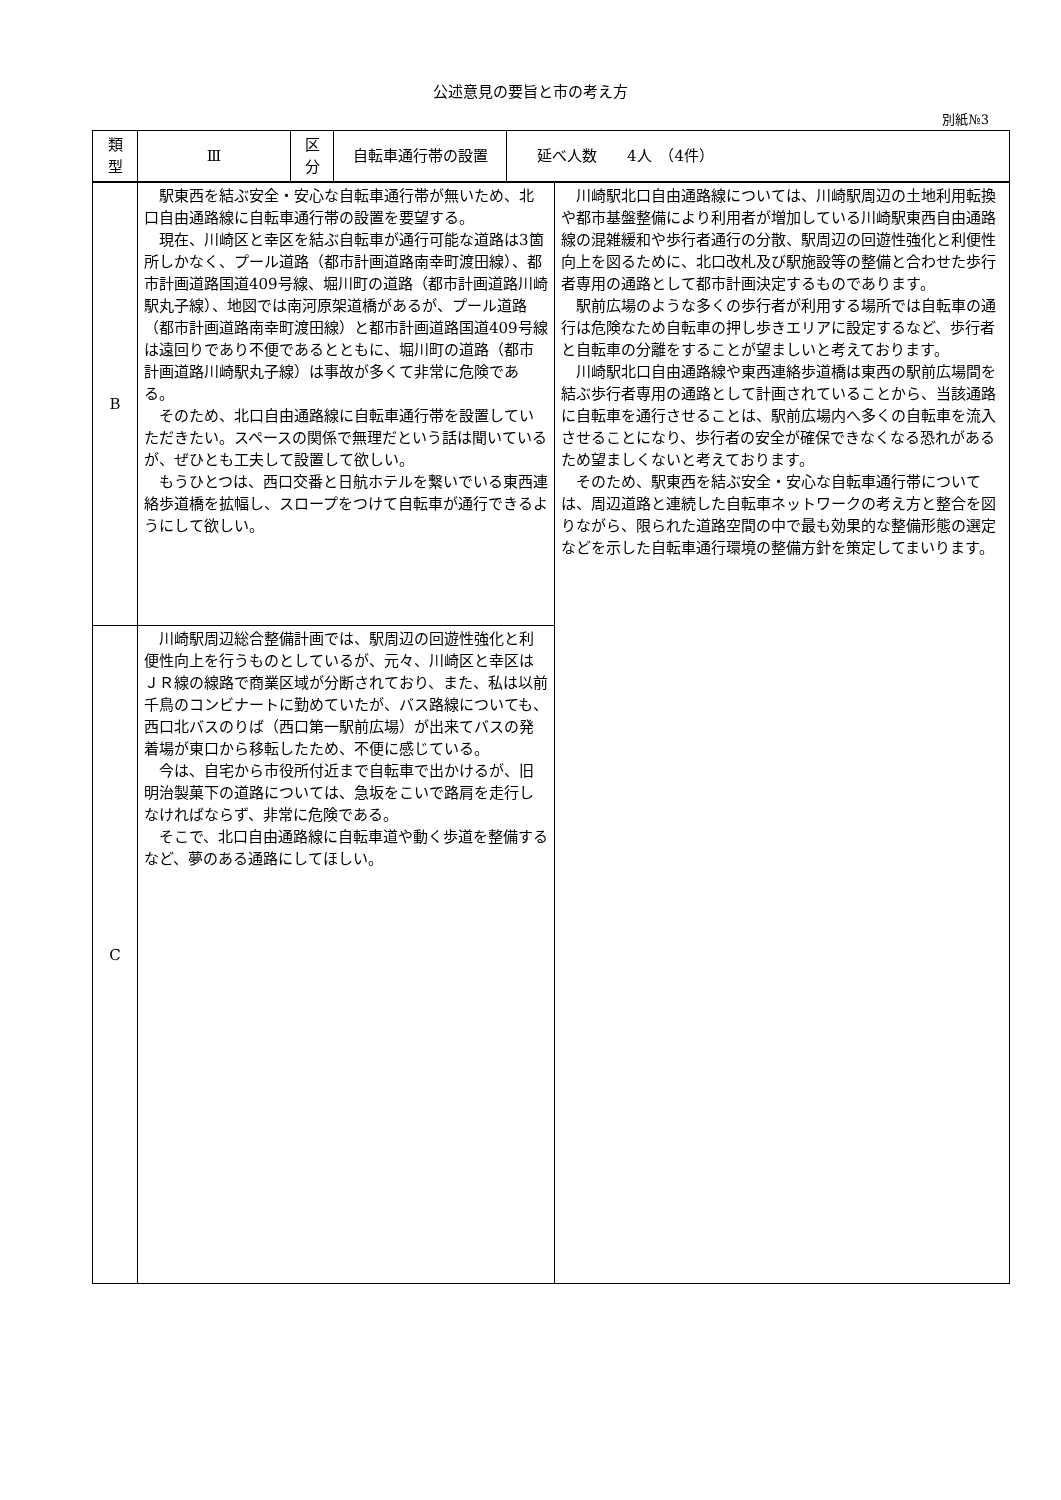公述意見の要旨と市の考え方
別紙№3
| 類 型 | Ⅲ | 区 分 | 自転車通行帯の設置 | 延べ人数 4人 （4件） |
| B | 駅東西を結ぶ安全・安心な自転車通行帯が無いため、北口自由通路線に自転車通行帯の設置を要望する。 現在、川崎区と幸区を結ぶ自転車が通行可能な道路は3箇所しかなく、プール道路（都市計画道路南幸町渡田線）、都市計画道路国道409号線、堀川町の道路（都市計画道路川崎駅丸子線）、地図では南河原架道橋があるが、プール道路（都市計画道路南幸町渡田線）と都市計画道路国道409号線は遠回りであり不便であるとともに、堀川町の道路（都市計画道路川崎駅丸子線）は事故が多くて非常に危険である。 そのため、北口自由通路線に自転車通行帯を設置していただきたい。スペースの関係で無理だという話は聞いているが、ぜひとも工夫して設置して欲しい。 もうひとつは、西口交番と日航ホテルを繋いでいる東西連絡歩道橋を拡幅し、スロープをつけて自転車が通行できるようにして欲しい。 | 川崎駅北口自由通路線については、川崎駅周辺の土地利用転換や都市基盤整備により利用者が増加している川崎駅東西自由通路線の混雑緩和や歩行者通行の分散、駅周辺の回遊性強化と利便性向上を図るために、北口改札及び駅施設等の整備と合わせた歩行者専用の通路として都市計画決定するものであります。 駅前広場のような多くの歩行者が利用する場所では自転車の通行は危険なため自転車の押し歩きエリアに設定するなど、歩行者と自転車の分離をすることが望ましいと考えております。 川崎駅北口自由通路線や東西連絡歩道橋は東西の駅前広場間を結ぶ歩行者専用の通路として計画されていることから、当該通路に自転車を通行させることは、駅前広場内へ多くの自転車を流入させることになり、歩行者の安全が確保できなくなる恐れがあるため望ましくないと考えております。 そのため、駅東西を結ぶ安全・安心な自転車通行帯については、周辺道路と連続した自転車ネットワークの考え方と整合を図りながら、限られた道路空間の中で最も効果的な整備形態の選定などを示した自転車通行環境の整備方針を策定してまいります。 |
| C | 川崎駅周辺総合整備計画では、駅周辺の回遊性強化と利便性向上を行うものとしているが、元々、川崎区と幸区はＪＲ線の線路で商業区域が分断されており、また、私は以前千鳥のコンビナートに勤めていたが、バス路線についても、西口北バスのりば（西口第一駅前広場）が出来てバスの発着場が東口から移転したため、不便に感じている。 今は、自宅から市役所付近まで自転車で出かけるが、旧明治製菓下の道路については、急坂をこいで路肩を走行しなければならず、非常に危険である。 そこで、北口自由通路線に自転車道や動く歩道を整備するなど、夢のある通路にしてほしい。 | |